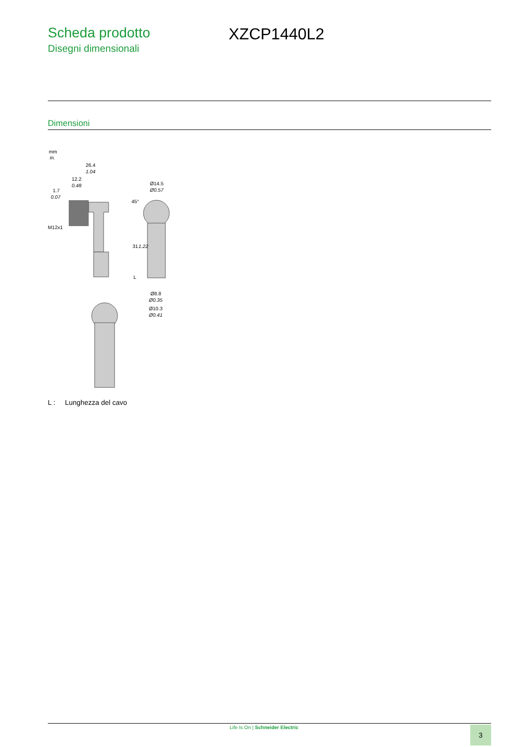Scheda prodotto
Disegni dimensionali
XZCP1440L2
Dimensioni
mm
in.
26.4
1.04
12.2
0.48
1.7
0.07
M12x1
Ø14.5
Ø0.57
31
1.22
L
Ø8.8
Ø0.35
Ø10.3
Ø0.41
45°
L : Lunghezza del cavo
Life Is On | Schneider Electric 3